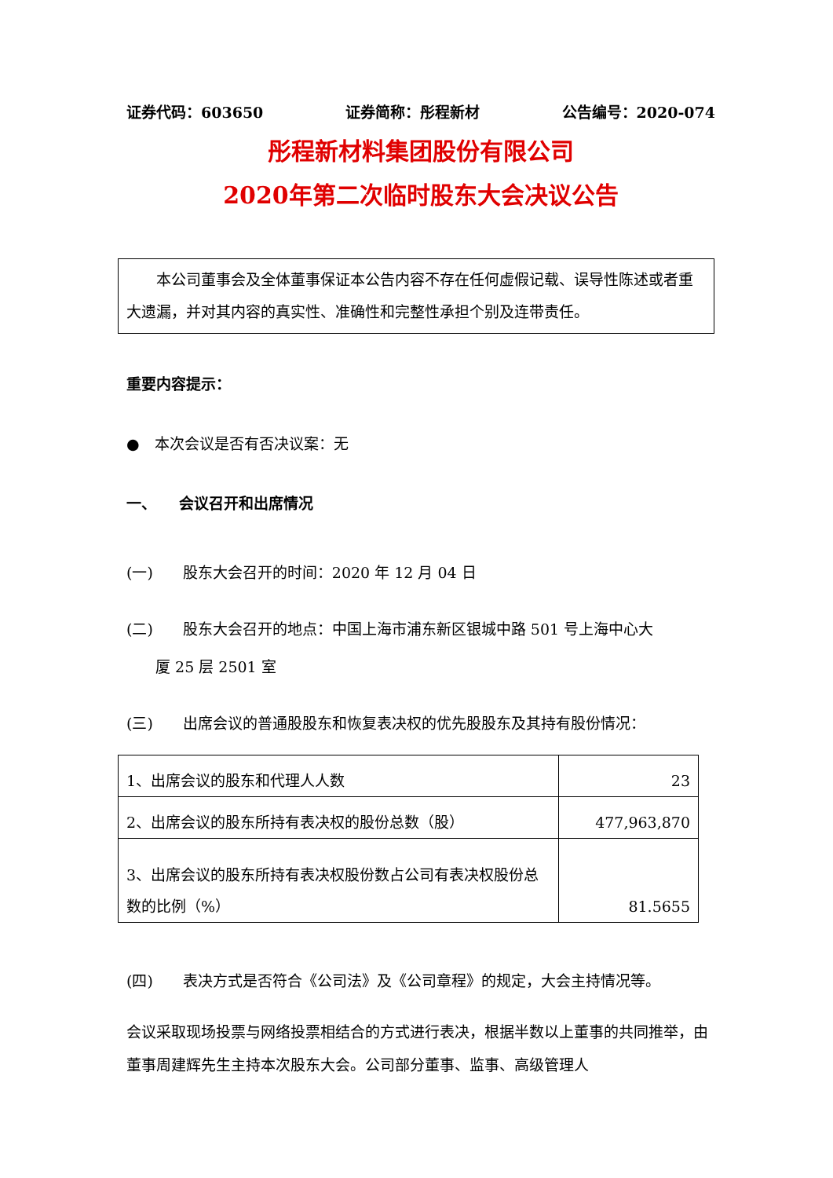证券代码：603650 证券简称：彤程新材 公告编号：2020-074
彤程新材料集团股份有限公司
2020年第二次临时股东大会决议公告
　　本公司董事会及全体董事保证本公告内容不存在任何虚假记载、误导性陈述或者重大遗漏，并对其内容的真实性、准确性和完整性承担个别及连带责任。
重要内容提示：
●　本次会议是否有否决议案：无
一、　　会议召开和出席情况
(一)　　股东大会召开的时间：2020 年 12 月 04 日
(二)　　股东大会召开的地点：中国上海市浦东新区银城中路 501 号上海中心大
厦 25 层 2501 室
(三)　　出席会议的普通股股东和恢复表决权的优先股股东及其持有股份情况：
| 1、出席会议的股东和代理人人数 | 23 |
| 2、出席会议的股东所持有表决权的股份总数（股） | 477,963,870 |
| 3、出席会议的股东所持有表决权股份数占公司有表决权股份总数的比例（%） | 81.5655 |
(四)　　表决方式是否符合《公司法》及《公司章程》的规定，大会主持情况等。
会议采取现场投票与网络投票相结合的方式进行表决，根据半数以上董事的共同推举，由董事周建辉先生主持本次股东大会。公司部分董事、监事、高级管理人